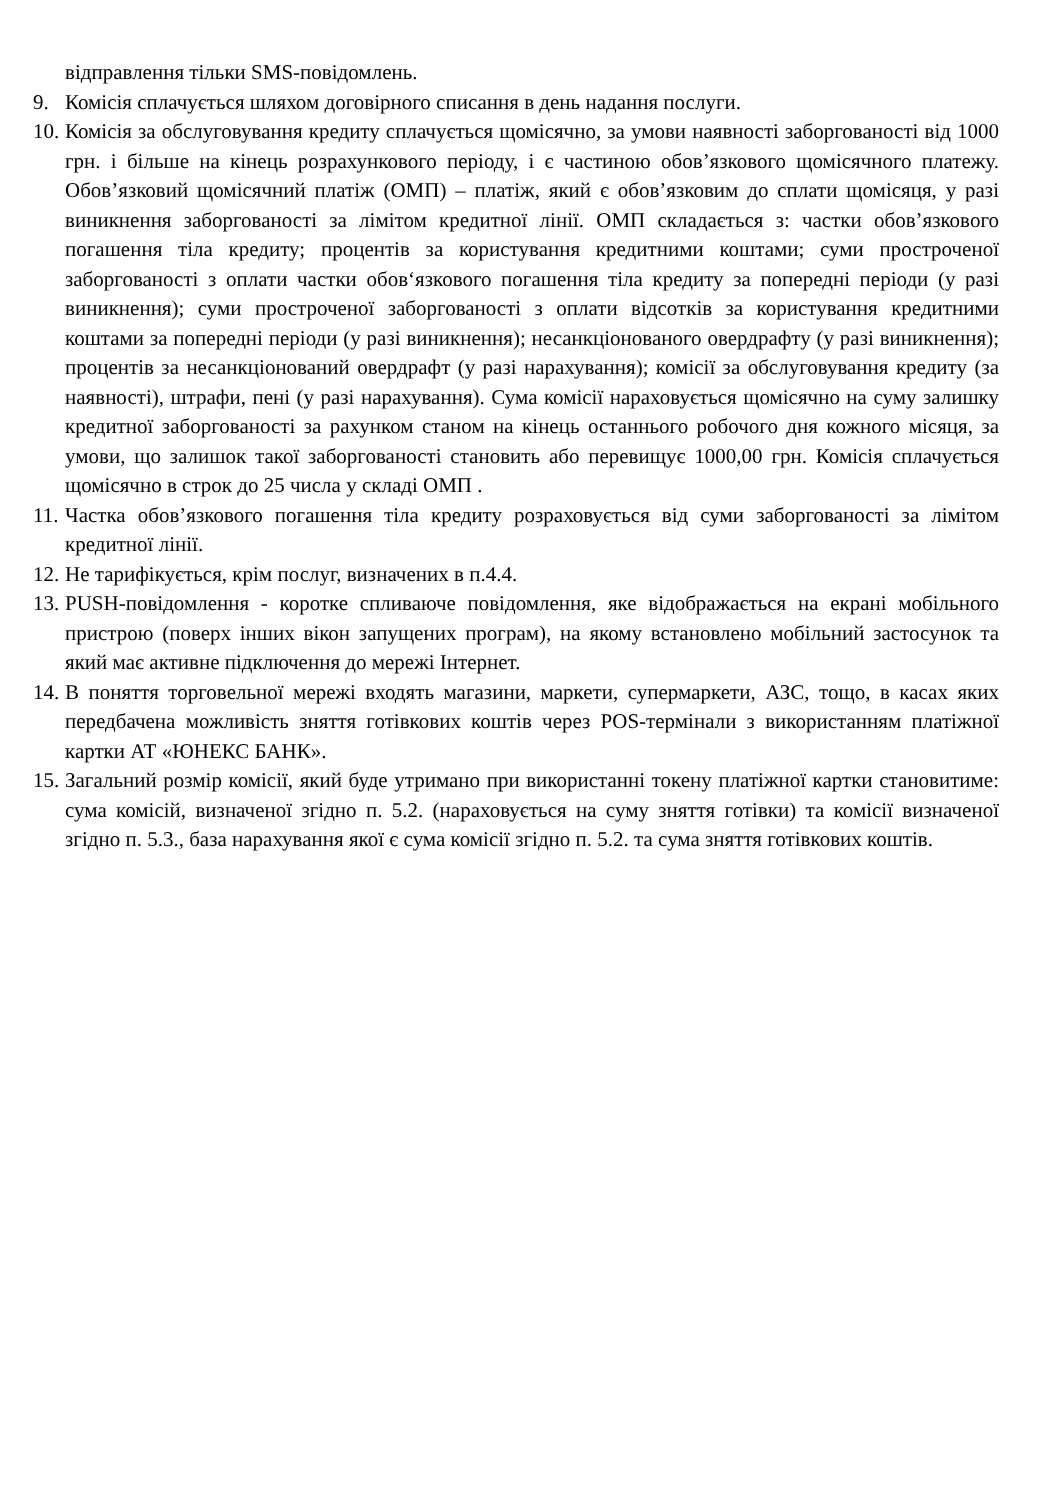відправлення тільки SMS-повідомлень.
9. Комісія сплачується шляхом договірного списання в день надання послуги.
10. Комісія за обслуговування кредиту сплачується щомісячно, за умови наявності заборгованості від 1000 грн. і більше на кінець розрахункового періоду, і є частиною обов’язкового щомісячного платежу. Обов’язковий щомісячний платіж (ОМП) – платіж, який є обов’язковим до сплати щомісяця, у разі виникнення заборгованості за лімітом кредитної лінії. ОМП складається з: частки обов’язкового погашення тіла кредиту; процентів за користування кредитними коштами; суми простроченої заборгованості з оплати частки обов‘язкового погашення тіла кредиту за попередні періоди (у разі виникнення); суми простроченої заборгованості з оплати відсотків за користування кредитними коштами за попередні періоди (у разі виникнення); несанкціонованого овердрафту (у разі виникнення); процентів за несанкціонований овердрафт (у разі нарахування); комісії за обслуговування кредиту (за наявності), штрафи, пені (у разі нарахування). Сума комісії нараховується щомісячно на суму залишку кредитної заборгованості за рахунком станом на кінець останнього робочого дня кожного місяця, за умови, що залишок такої заборгованості становить або перевищує 1000,00 грн. Комісія сплачується щомісячно в строк до 25 числа у складі ОМП .
11. Частка обов’язкового погашення тіла кредиту розраховується від суми заборгованості за лімітом кредитної лінії.
12. Не тарифікується, крім послуг, визначених в п.4.4.
13. PUSH-повідомлення - коротке спливаюче повідомлення, яке відображається на екрані мобільного пристрою (поверх інших вікон запущених програм), на якому встановлено мобільний застосунок та який має активне підключення до мережі Інтернет.
14. В поняття торговельної мережі входять магазини, маркети, супермаркети, АЗС, тощо, в касах яких передбачена можливість зняття готівкових коштів через POS-термінали з використанням платіжної картки АТ «ЮНЕКС БАНК».
15. Загальний розмір комісії, який буде утримано при використанні токену платіжної картки становитиме: сума комісій, визначеної згідно п. 5.2. (нараховується на суму зняття готівки) та комісії визначеної згідно п. 5.3., база нарахування якої є сума комісії згідно п. 5.2. та сума зняття готівкових коштів.